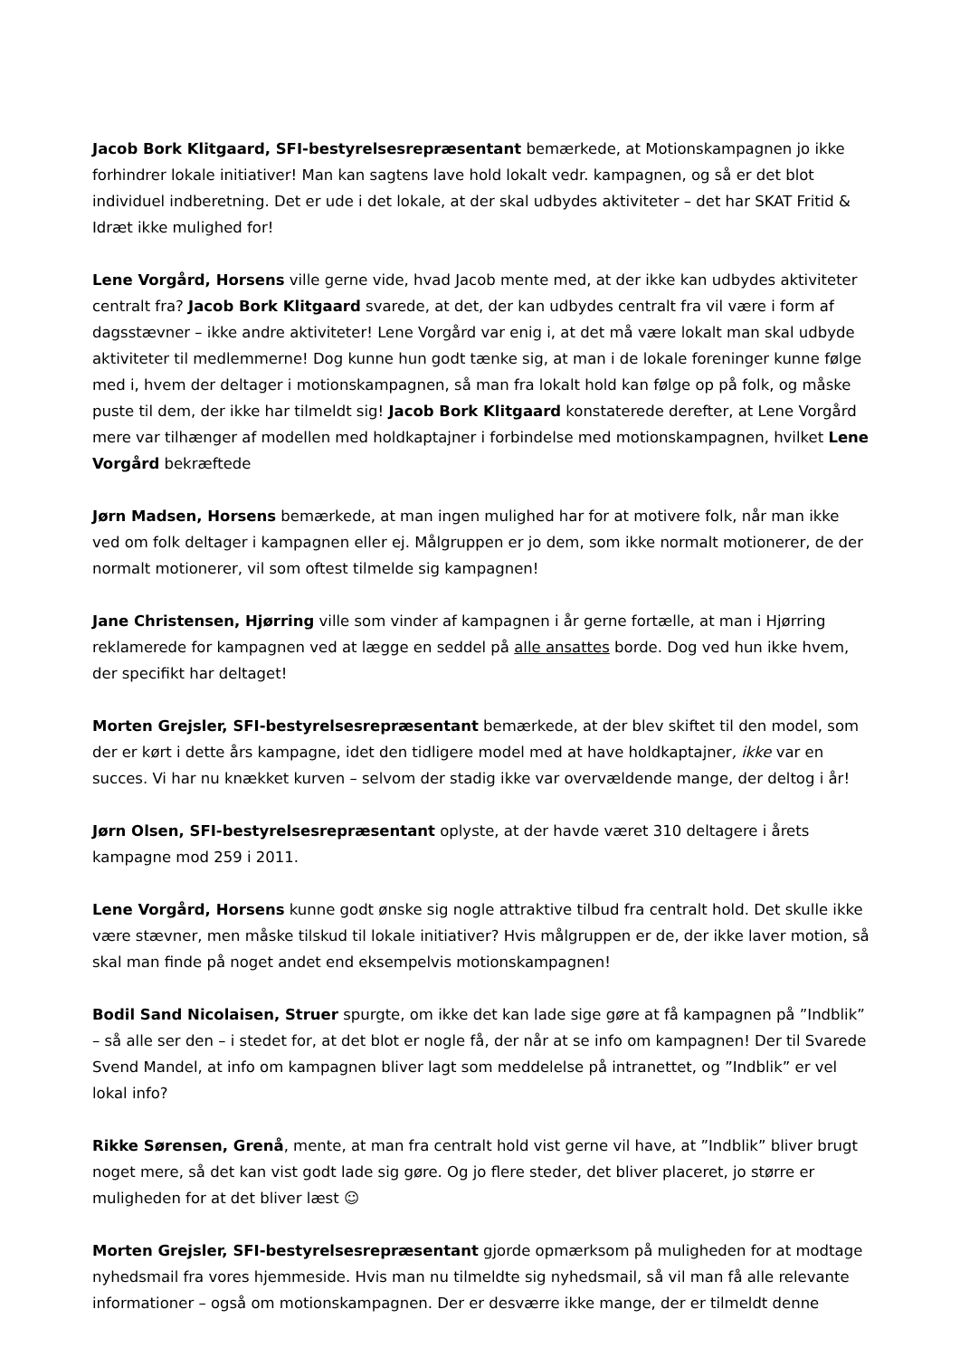Jacob Bork Klitgaard, SFI-bestyrelsesrepræsentant bemærkede, at Motionskampagnen jo ikke forhindrer lokale initiativer! Man kan sagtens lave hold lokalt vedr. kampagnen, og så er det blot individuel indberetning. Det er ude i det lokale, at der skal udbydes aktiviteter – det har SKAT Fritid & Idræt ikke mulighed for!
Lene Vorgård, Horsens ville gerne vide, hvad Jacob mente med, at der ikke kan udbydes aktiviteter centralt fra? Jacob Bork Klitgaard svarede, at det, der kan udbydes centralt fra vil være i form af dagsstævner – ikke andre aktiviteter! Lene Vorgård var enig i, at det må være lokalt man skal udbyde aktiviteter til medlemmerne! Dog kunne hun godt tænke sig, at man i de lokale foreninger kunne følge med i, hvem der deltager i motionskampagnen, så man fra lokalt hold kan følge op på folk, og måske puste til dem, der ikke har tilmeldt sig! Jacob Bork Klitgaard konstaterede derefter, at Lene Vorgård mere var tilhænger af modellen med holdkaptajner i forbindelse med motionskampagnen, hvilket Lene Vorgård bekræftede
Jørn Madsen, Horsens bemærkede, at man ingen mulighed har for at motivere folk, når man ikke ved om folk deltager i kampagnen eller ej. Målgruppen er jo dem, som ikke normalt motionerer, de der normalt motionerer, vil som oftest tilmelde sig kampagnen!
Jane Christensen, Hjørring ville som vinder af kampagnen i år gerne fortælle, at man i Hjørring reklamerede for kampagnen ved at lægge en seddel på alle ansattes borde. Dog ved hun ikke hvem, der specifikt har deltaget!
Morten Grejsler, SFI-bestyrelsesrepræsentant bemærkede, at der blev skiftet til den model, som der er kørt i dette års kampagne, idet den tidligere model med at have holdkaptajner, ikke var en succes. Vi har nu knækket kurven – selvom der stadig ikke var overvældende mange, der deltog i år!
Jørn Olsen, SFI-bestyrelsesrepræsentant oplyste, at der havde været 310 deltagere i årets kampagne mod 259 i 2011.
Lene Vorgård, Horsens kunne godt ønske sig nogle attraktive tilbud fra centralt hold. Det skulle ikke være stævner, men måske tilskud til lokale initiativer? Hvis målgruppen er de, der ikke laver motion, så skal man finde på noget andet end eksempelvis motionskampagnen!
Bodil Sand Nicolaisen, Struer spurgte, om ikke det kan lade sige gøre at få kampagnen på ”Indblik” – så alle ser den – i stedet for, at det blot er nogle få, der når at se info om kampagnen! Der til Svarede Svend Mandel, at info om kampagnen bliver lagt som meddelelse på intranettet, og ”Indblik” er vel lokal info?
Rikke Sørensen, Grenå, mente, at man fra centralt hold vist gerne vil have, at ”Indblik” bliver brugt noget mere, så det kan vist godt lade sig gøre. Og jo flere steder, det bliver placeret, jo større er muligheden for at det bliver læst ☺
Morten Grejsler, SFI-bestyrelsesrepræsentant gjorde opmærksom på muligheden for at modtage nyhedsmail fra vores hjemmeside. Hvis man nu tilmeldte sig nyhedsmail, så vil man få alle relevante informationer – også om motionskampagnen. Der er desværre ikke mange, der er tilmeldt denne